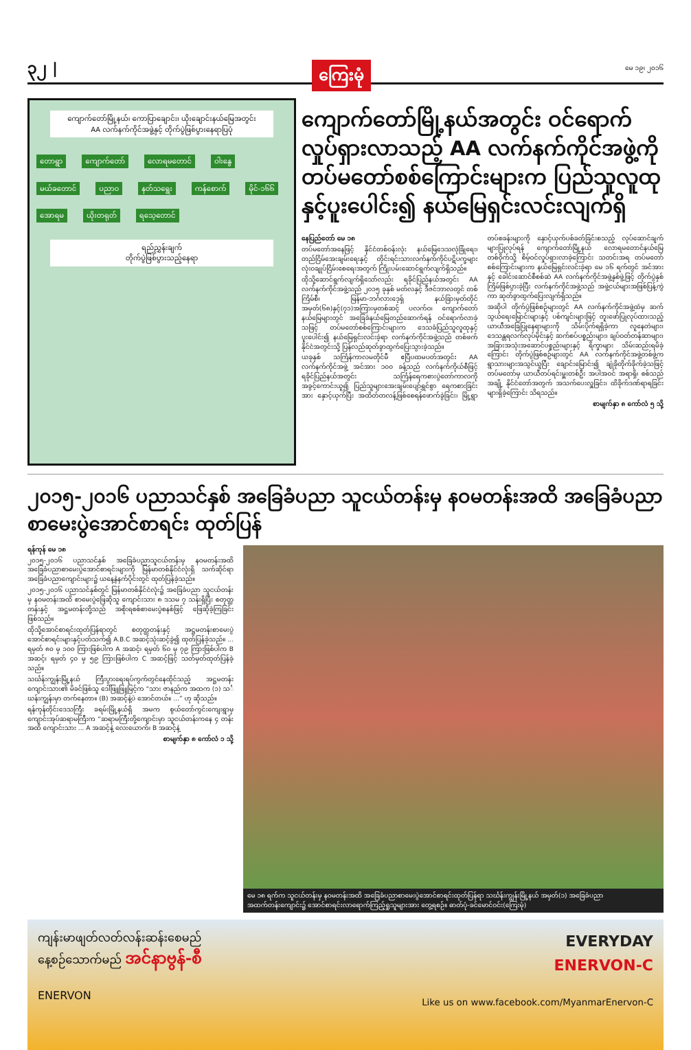၃၂ |
ကြေးမုံ
မေ ၁၉၊ ၂၀၁၆
ကျောက်တော်မြို့နယ်၊ ကောပြာချောင်း၊ ယိုးချောင်းနယ်မြေအတွင်း
AA လက်နက်ကိုင်အဖွဲ့နှင့် တိုက်ပွဲဖြစ်ပွားနေရာပြပုံ
တောရွာ ကျောက်တော် လောရမတောင် ဝါးနွေ မယ်ခတောင် ပညာဝ နတ်သရွေး ကန်စောက် မိုင်-၁၆၆ အောရမ ယိုးတရုတ် ရသေ့တောင်
ရည်ညွှန်းချက်
တိုက်ပွဲဖြစ်ပွားသည့်နေရာ
ကျောက်တော်မြို့နယ်အတွင်း ဝင်ရောက်လှုပ်ရှားလာသည့် AA လက်နက်ကိုင်အဖွဲ့ကို တပ်မတော်စစ်ကြောင်းများက ပြည်သူလူထုနှင့်ပူးပေါင်း၍ နယ်မြေရှင်းလင်းလျက်ရှိ
နေပြည်တော် မေ ၁၈
တပ်မတော်အနေဖြင့် နိုင်ငံတစ်ဝန်းလုံး နယ်မြေဒေသလုံခြုံရေး၊ တည်ငြိမ်အေးချမ်းရေးနှင့် တိုင်းရင်းသားလက်နက်ကိုင်ပဋိပက္ခများ လုံးဝချုပ်ငြိမ်းစေရေးအတွက် ကြိုးပမ်းဆောင်ရွက်လျက်ရှိသည်။
ထိုသို့ဆောင်ရွက်လျက်ရှိသော်လည်း ရခိုင်ပြည်နယ်အတွင်း AA လက်နက်ကိုင်အဖွဲ့သည် ၂၀၁၅ ခုနှစ် မတ်လနှင့် ဒီဇင်ဘာလတွင် တစ်ကြိမ်စီ၊ မြန်မာ-ဘင်္ဂလားဒေ့ရှ် နယ်ခြားမှတ်တိုင်အမှတ်(၆၈)နှင့်(၇၁)အကြားမှတစ်ဆင့် ပလက်ဝ၊ ကျောက်တော်နယ်မြေများတွင် အခြေခံနယ်မြေတည်ဆောက်ရန် ဝင်ရောက်လာခဲ့သဖြင့် တပ်မတော်စစ်ကြောင်းများက ဒေသခံပြည်သူလူထုနှင့်ပူးပေါင်း၍ နယ်မြေရှင်းလင်းခဲ့ရာ လက်နက်ကိုင်အဖွဲ့သည် တစ်ဖက်နိုင်ငံအတွင်းသို့ ပြန်လည်ဆုတ်ခွာထွက်ပြေးသွားခဲ့သည်။
ယခုနှစ် သင်္ကြန်ကာလမတိုင်မီ ဧပြီပထမပတ်အတွင်း AA လက်နက်ကိုင်အဖွဲ့ အင်အား ၁၀၀ ခန့်သည် လက်နက်ကိုယ်စီဖြင့် ရခိုင်ပြည်နယ်အတွင်း သင်္ကြန်ရေကစားပွဲတော်ကာလကို အခွင့်ကောင်းယူ၍ ပြည်သူများအေးချမ်းပျော်ရွှင်စွာ ရေကစားခြင်းအား နှောင့်ယှက်ပြီး အထိတ်တလန့်ဖြစ်စေရန်ဖောက်ခွဲခြင်း၊ မြို့ရွာ တပ်စခန်းများကို နှောင့်ယှက်ပစ်ခတ်ခြင်းစသည့် လုပ်ဆောင်ချက်များပြုလုပ်ရန် ကျောက်တော်မြို့နယ် လောရမတောင်နယ်မြေတစ်ဝိုက်သို့ စိမ့်ဝင်လှုပ်ရှားလာခဲ့ကြောင်း သတင်းအရ တပ်မတော်စစ်ကြောင်းများက နယ်မြေရှင်းလင်းခဲ့ရာ မေ ၁၆ ရက်တွင် အင်အားနှင့် ခေါင်းဆောင်စီစစ်ဆဲ AA လက်နက်ကိုင်အဖွဲ့နှစ်ဖွဲ့ဖြင့် တိုက်ပွဲနှစ်ကြိမ်ဖြစ်ပွားခဲ့ပြီး လက်နက်ကိုင်အဖွဲ့သည် အဖွဲ့ငယ်များအဖြစ်ပြန့်ကွဲကာ ဆုတ်ခွာထွက်ပြေးလျက်ရှိသည်။
အဆိုပါ တိုက်ပွဲဖြစ်စဉ်များတွင် AA လက်နက်ကိုင်အဖွဲ့ထံမှ ဆက်သွယ်ရေးမြောင်းများနှင့် ပစ်ကျင်းများဖြင့် တူးဖော်ပြုလုပ်ထားသည့် ယာယီအခြေပြုနေရာများကို သိမ်းပိုက်ရရှိခဲ့ကာ လူနေတဲများ၊ ဒေသန္တရလက်လုပ်မိုင်းနှင့် ဆက်စပ်ပစ္စည်းများ၊ ချပ်ဝတ်တန်ဆာများ၊ အခြားအသုံးအဆောင်ပစ္စည်းများနှင့် ရိက္ခာများ သိမ်းဆည်းရမိခဲ့ကြောင်း တိုက်ပွဲဖြစ်စဉ်များတွင် AA လက်နက်ကိုင်အဖွဲ့တစ်ဖွဲ့က ရွာသားများအသွင်ယူပြီး ချောင်းမြောင်း၍ ချုံခိုတိုက်ခိုက်ခဲ့သဖြင့် တပ်မတော်မှ ယာယီတပ်ရင်းမှူးတစ်ဦး အပါအဝင် အရာရှိ၊ စစ်သည်အချို့ နိုင်ငံတော်အတွက် အသက်ပေးလှူခြင်း၊ ထိခိုက်ဒဏ်ရာရခြင်းများရှိခဲ့ကြောင်း သိရသည်။
စာမျက်နှာ ၈ ကော်လံ ၅ သို့
၂၀၁၅-၂၀၁၆ ပညာသင်နှစ် အခြေခံပညာ သူငယ်တန်းမှ နဝမတန်းအထိ အခြေခံပညာစာမေးပွဲအောင်စာရင်း ထုတ်ပြန်
ရန်ကုန် မေ ၁၈
၂၀၁၅-၂၀၁၆ ပညာသင်နှစ် အခြေခံပညာသူငယ်တန်းမှ နဝမတန်းအထိ အခြေခံပညာစာမေးပွဲအောင်စာရင်းများကို မြန်မာတစ်နိုင်ငံလုံးရှိ သက်ဆိုင်ရာ အခြေခံပညာကျောင်းများ၌ ယနေ့နံနက်ပိုင်းတွင် ထုတ်ပြန်ခဲ့သည်။
၂၀၁၅-၂၀၁၆ ပညာသင်နှစ်တွင် မြန်မာတစ်နိုင်ငံလုံး၌ အခြေခံပညာ သူငယ်တန်းမှ နဝမတန်းအထိ စာမေးပွဲဖြေဆိုသူ ကျောင်းသား ၈ ဒသမ ၇ သန်းရှိပြီး စတုတ္ထတန်းနှင့် အဋ္ဌမတန်းတို့သည် အစိုးရစစ်စာမေးပွဲစနစ်ဖြင့် ဖြေဆိုခဲ့ကြခြင်း ဖြစ်သည်။
ထိုသို့အောင်စာရင်းထုတ်ပြန်ရာတွင် စတုတ္ထတန်းနှင့် အဋ္ဌမတန်းစာမေးပွဲအောင်စာရင်းများနှင့်ပတ်သက်၍ A.B.C အဆင့်သုံးဆင့်ခွဲ၍ ထုတ်ပြန်ခဲ့သည်။ ... ရမှတ် ၈၀ မှ ၁၀၀ ကြားဖြစ်ပါက A အဆင့်၊ ရမှတ် ၆၀ မှ ၇၉ ကြားဖြစ်ပါက B အဆင့်၊ ရမှတ် ၄၀ မှ ၅၉ ကြားဖြစ်ပါက C အဆင့်ဖြင့် သတ်မှတ်ထုတ်ပြန်ခဲ့သည်။
သင်္ဃန်းကျွန်းမြို့နယ် ကြီးပွားရေးရပ်ကွက်တွင်နေထိုင်သည့် အဋ္ဌမတန်းကျောင်းသား၏ မိခင်ဖြစ်သူ ဒေါ်ဖြူဖြူမြင့်က “သား ဇာနည်က အထက (၁) သင်္ဃန်းကျွန်းမှာ တက်နေတာ။ (B) အဆင့်နဲ့ပဲ အောင်တယ်။ ...” ဟု ဆိုသည်။
ရန်ကုန်တိုင်းဒေသကြီး ခရမ်းမြို့နယ်ရှိ အမက စွယ်တော်ကွင်းကျေးရွာမှ ကျောင်းအုပ်ဆရာမကြီးက “ဆရာမကြီးတို့ကျောင်းမှာ သူငယ်တန်းကနေ ၄ တန်းအထိ ကျောင်းသား ... A အဆင့်နဲ့ လေးယောက်၊ B အဆင့်နဲ့
စာမျက်နှာ ၈ ကော်လံ ၁ သို့
မေ ၁၈ ရက်က သူငယ်တန်းမှ နဝမတန်းအထိ အခြေခံပညာစာမေးပွဲအောင်စာရင်းထုတ်ပြန်ရာ သင်္ဃန်းကျွန်းမြို့နယ် အမှတ်(၁) အခြေခံပညာအထက်တန်းကျောင်း၌ အောင်စာရင်းလာရောက်ကြည့်ရှုသူများအား တွေ့ရစဉ်။ ဓာတ်ပုံ-ခင်မောင်ဝင်း(ကြေးမုံ)
ကျန်းမာဖျတ်လတ်လန်းဆန်းစေမည်
နေ့စဉ်သောက်မည် အင်နာဗွန်-စီ
ENERVON
EVERYDAY
ENERVON-C
Like us on www.facebook.com/MyanmarEnervon-C